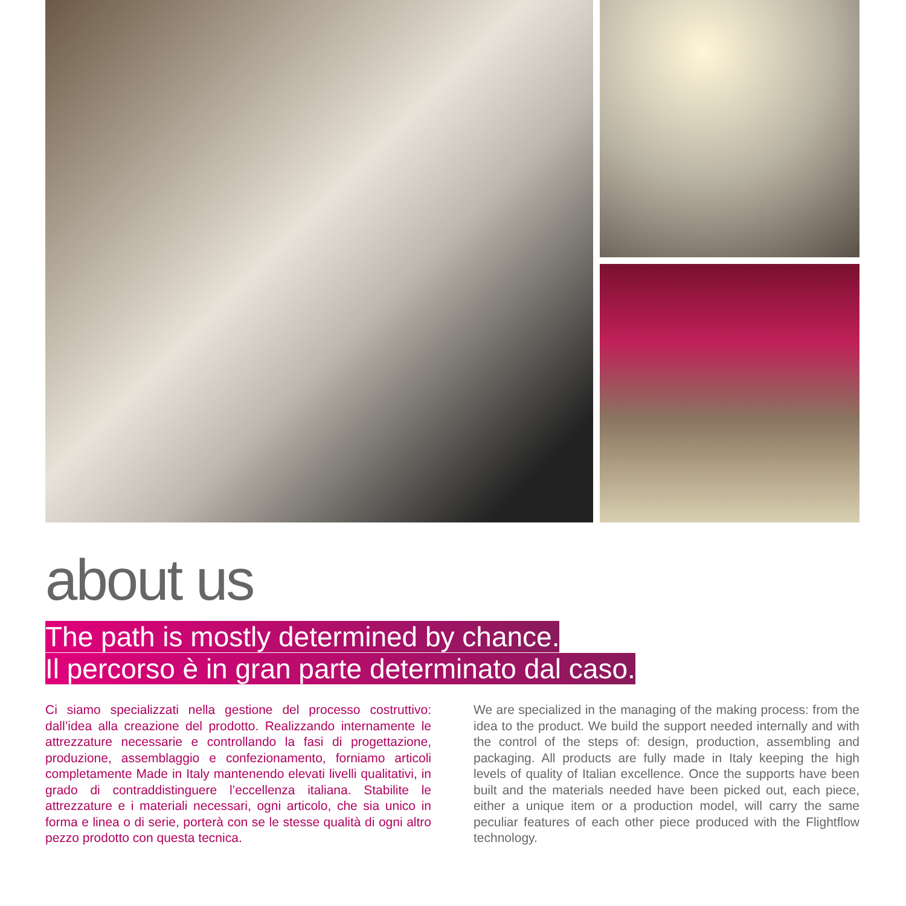about us
The path is mostly determined by chance.
Il percorso è in gran parte determinato dal caso.
Ci siamo specializzati nella gestione del processo costruttivo: dall’idea alla creazione del prodotto. Realizzando internamente le attrezzature necessarie e controllando la fasi di progettazione, produzione, assemblaggio e confezionamento, forniamo articoli completamente Made in Italy mantenendo elevati livelli qualitativi, in grado di contraddistinguere l’eccellenza italiana. Stabilite le attrezzature e i materiali necessari, ogni articolo, che sia unico in forma e linea o di serie, porterà con se le stesse qualità di ogni altro pezzo prodotto con questa tecnica.
We are specialized in the managing of the making process: from the idea to the product. We build the support needed internally and with the control of the steps of: design, production, assembling and packaging. All products are fully made in Italy keeping the high levels of quality of Italian excellence. Once the supports have been built and the materials needed have been picked out, each piece, either a unique item or a production model, will carry the same peculiar features of each other piece produced with the Flightflow technology.